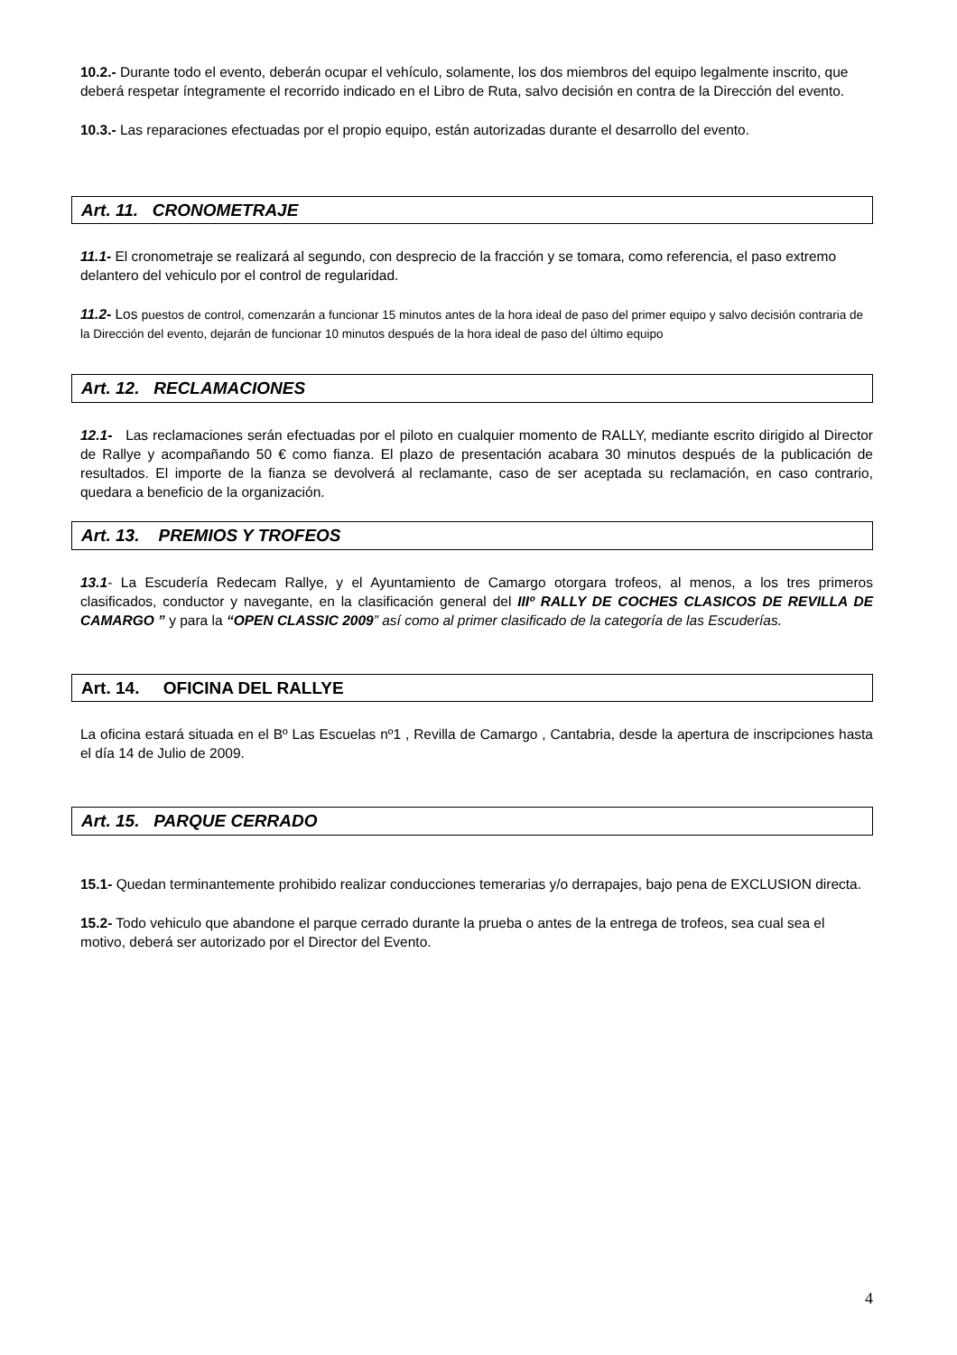10.2.- Durante todo el evento, deberán ocupar el vehículo, solamente, los dos miembros del equipo legalmente inscrito, que deberá respetar íntegramente el recorrido indicado en el Libro de Ruta, salvo decisión en contra de la Dirección del evento.
10.3.- Las reparaciones efectuadas por el propio equipo, están autorizadas durante el desarrollo del evento.
Art. 11. CRONOMETRAJE
11.1- El cronometraje se realizará al segundo, con desprecio de la fracción y se tomara, como referencia, el paso extremo delantero del vehiculo por el control de regularidad.
11.2- Los puestos de control, comenzarán a funcionar 15 minutos antes de la hora ideal de paso del primer equipo y salvo decisión contraria de la Dirección del evento, dejarán de funcionar 10 minutos después de la hora ideal de paso del último equipo
Art. 12. RECLAMACIONES
12.1- Las reclamaciones serán efectuadas por el piloto en cualquier momento de RALLY, mediante escrito dirigido al Director de Rallye y acompañando 50 € como fianza. El plazo de presentación acabara 30 minutos después de la publicación de resultados. El importe de la fianza se devolverá al reclamante, caso de ser aceptada su reclamación, en caso contrario, quedara a beneficio de la organización.
Art. 13. PREMIOS Y TROFEOS
13.1- La Escudería Redecam Rallye, y el Ayuntamiento de Camargo otorgara trofeos, al menos, a los tres primeros clasificados, conductor y navegante, en la clasificación general del IIIº RALLY DE COCHES CLASICOS DE REVILLA DE CAMARGO ” y para la “OPEN CLASSIC 2009” así como al primer clasificado de la categoría de las Escuderías.
Art. 14. OFICINA DEL RALLYE
La oficina estará situada en el Bº Las Escuelas nº1 , Revilla de Camargo , Cantabria, desde la apertura de inscripciones hasta el día 14 de Julio de 2009.
Art. 15. PARQUE CERRADO
15.1- Quedan terminantemente prohibido realizar conducciones temerarias y/o derrapajes, bajo pena de EXCLUSION directa.
15.2- Todo vehiculo que abandone el parque cerrado durante la prueba o antes de la entrega de trofeos, sea cual sea el motivo, deberá ser autorizado por el Director del Evento.
4